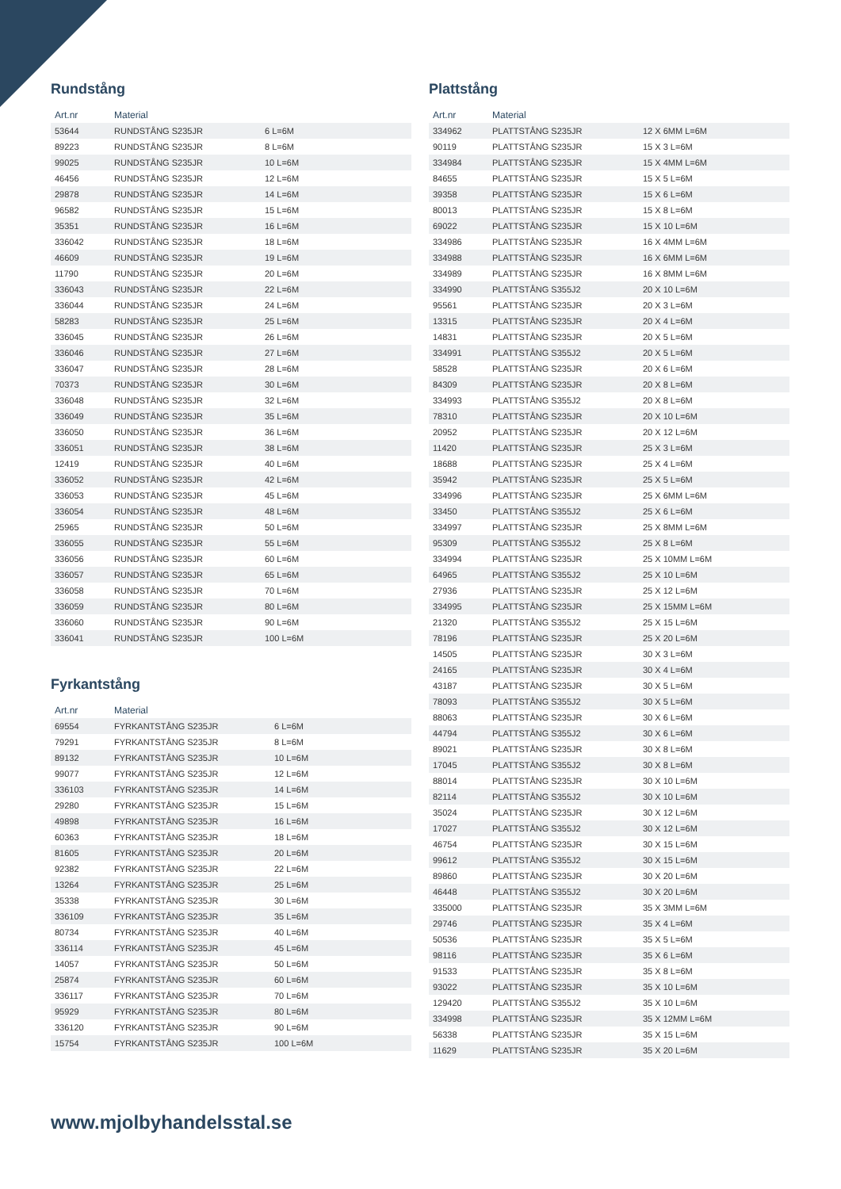Rundstång
| Art.nr | Material | |
| --- | --- | --- |
| 53644 | RUNDSTÅNG S235JR | 6 L=6M |
| 89223 | RUNDSTÅNG S235JR | 8 L=6M |
| 99025 | RUNDSTÅNG S235JR | 10 L=6M |
| 46456 | RUNDSTÅNG S235JR | 12 L=6M |
| 29878 | RUNDSTÅNG S235JR | 14 L=6M |
| 96582 | RUNDSTÅNG S235JR | 15 L=6M |
| 35351 | RUNDSTÅNG S235JR | 16 L=6M |
| 336042 | RUNDSTÅNG S235JR | 18 L=6M |
| 46609 | RUNDSTÅNG S235JR | 19 L=6M |
| 11790 | RUNDSTÅNG S235JR | 20 L=6M |
| 336043 | RUNDSTÅNG S235JR | 22 L=6M |
| 336044 | RUNDSTÅNG S235JR | 24 L=6M |
| 58283 | RUNDSTÅNG S235JR | 25 L=6M |
| 336045 | RUNDSTÅNG S235JR | 26 L=6M |
| 336046 | RUNDSTÅNG S235JR | 27 L=6M |
| 336047 | RUNDSTÅNG S235JR | 28 L=6M |
| 70373 | RUNDSTÅNG S235JR | 30 L=6M |
| 336048 | RUNDSTÅNG S235JR | 32 L=6M |
| 336049 | RUNDSTÅNG S235JR | 35 L=6M |
| 336050 | RUNDSTÅNG S235JR | 36 L=6M |
| 336051 | RUNDSTÅNG S235JR | 38 L=6M |
| 12419 | RUNDSTÅNG S235JR | 40 L=6M |
| 336052 | RUNDSTÅNG S235JR | 42 L=6M |
| 336053 | RUNDSTÅNG S235JR | 45 L=6M |
| 336054 | RUNDSTÅNG S235JR | 48 L=6M |
| 25965 | RUNDSTÅNG S235JR | 50 L=6M |
| 336055 | RUNDSTÅNG S235JR | 55 L=6M |
| 336056 | RUNDSTÅNG S235JR | 60 L=6M |
| 336057 | RUNDSTÅNG S235JR | 65 L=6M |
| 336058 | RUNDSTÅNG S235JR | 70 L=6M |
| 336059 | RUNDSTÅNG S235JR | 80 L=6M |
| 336060 | RUNDSTÅNG S235JR | 90 L=6M |
| 336041 | RUNDSTÅNG S235JR | 100 L=6M |
Fyrkantstång
| Art.nr | Material | |
| --- | --- | --- |
| 69554 | FYRKANTSTÅNG S235JR | 6 L=6M |
| 79291 | FYRKANTSTÅNG S235JR | 8 L=6M |
| 89132 | FYRKANTSTÅNG S235JR | 10 L=6M |
| 99077 | FYRKANTSTÅNG S235JR | 12 L=6M |
| 336103 | FYRKANTSTÅNG S235JR | 14 L=6M |
| 29280 | FYRKANTSTÅNG S235JR | 15 L=6M |
| 49898 | FYRKANTSTÅNG S235JR | 16 L=6M |
| 60363 | FYRKANTSTÅNG S235JR | 18 L=6M |
| 81605 | FYRKANTSTÅNG S235JR | 20 L=6M |
| 92382 | FYRKANTSTÅNG S235JR | 22 L=6M |
| 13264 | FYRKANTSTÅNG S235JR | 25 L=6M |
| 35338 | FYRKANTSTÅNG S235JR | 30 L=6M |
| 336109 | FYRKANTSTÅNG S235JR | 35 L=6M |
| 80734 | FYRKANTSTÅNG S235JR | 40 L=6M |
| 336114 | FYRKANTSTÅNG S235JR | 45 L=6M |
| 14057 | FYRKANTSTÅNG S235JR | 50 L=6M |
| 25874 | FYRKANTSTÅNG S235JR | 60 L=6M |
| 336117 | FYRKANTSTÅNG S235JR | 70 L=6M |
| 95929 | FYRKANTSTÅNG S235JR | 80 L=6M |
| 336120 | FYRKANTSTÅNG S235JR | 90 L=6M |
| 15754 | FYRKANTSTÅNG S235JR | 100 L=6M |
Plattstång
| Art.nr | Material | |
| --- | --- | --- |
| 334962 | PLATTSTÅNG S235JR | 12 X 6MM L=6M |
| 90119 | PLATTSTÅNG S235JR | 15 X 3 L=6M |
| 334984 | PLATTSTÅNG S235JR | 15 X 4MM L=6M |
| 84655 | PLATTSTÅNG S235JR | 15 X 5 L=6M |
| 39358 | PLATTSTÅNG S235JR | 15 X 6 L=6M |
| 80013 | PLATTSTÅNG S235JR | 15 X 8 L=6M |
| 69022 | PLATTSTÅNG S235JR | 15 X 10 L=6M |
| 334986 | PLATTSTÅNG S235JR | 16 X 4MM L=6M |
| 334988 | PLATTSTÅNG S235JR | 16 X 6MM L=6M |
| 334989 | PLATTSTÅNG S235JR | 16 X 8MM L=6M |
| 334990 | PLATTSTÅNG S355J2 | 20 X 10 L=6M |
| 95561 | PLATTSTÅNG S235JR | 20 X 3 L=6M |
| 13315 | PLATTSTÅNG S235JR | 20 X 4 L=6M |
| 14831 | PLATTSTÅNG S235JR | 20 X 5 L=6M |
| 334991 | PLATTSTÅNG S355J2 | 20 X 5 L=6M |
| 58528 | PLATTSTÅNG S235JR | 20 X 6 L=6M |
| 84309 | PLATTSTÅNG S235JR | 20 X 8 L=6M |
| 334993 | PLATTSTÅNG S355J2 | 20 X 8 L=6M |
| 78310 | PLATTSTÅNG S235JR | 20 X 10 L=6M |
| 20952 | PLATTSTÅNG S235JR | 20 X 12 L=6M |
| 11420 | PLATTSTÅNG S235JR | 25 X 3 L=6M |
| 18688 | PLATTSTÅNG S235JR | 25 X 4 L=6M |
| 35942 | PLATTSTÅNG S235JR | 25 X 5 L=6M |
| 334996 | PLATTSTÅNG S235JR | 25 X 6MM L=6M |
| 33450 | PLATTSTÅNG S355J2 | 25 X 6 L=6M |
| 334997 | PLATTSTÅNG S235JR | 25 X 8MM L=6M |
| 95309 | PLATTSTÅNG S355J2 | 25 X 8 L=6M |
| 334994 | PLATTSTÅNG S235JR | 25 X 10MM L=6M |
| 64965 | PLATTSTÅNG S355J2 | 25 X 10 L=6M |
| 27936 | PLATTSTÅNG S235JR | 25 X 12 L=6M |
| 334995 | PLATTSTÅNG S235JR | 25 X 15MM L=6M |
| 21320 | PLATTSTÅNG S355J2 | 25 X 15 L=6M |
| 78196 | PLATTSTÅNG S235JR | 25 X 20 L=6M |
| 14505 | PLATTSTÅNG S235JR | 30 X 3 L=6M |
| 24165 | PLATTSTÅNG S235JR | 30 X 4 L=6M |
| 43187 | PLATTSTÅNG S235JR | 30 X 5 L=6M |
| 78093 | PLATTSTÅNG S355J2 | 30 X 5 L=6M |
| 88063 | PLATTSTÅNG S235JR | 30 X 6 L=6M |
| 44794 | PLATTSTÅNG S355J2 | 30 X 6 L=6M |
| 89021 | PLATTSTÅNG S235JR | 30 X 8 L=6M |
| 17045 | PLATTSTÅNG S355J2 | 30 X 8 L=6M |
| 88014 | PLATTSTÅNG S235JR | 30 X 10 L=6M |
| 82114 | PLATTSTÅNG S355J2 | 30 X 10 L=6M |
| 35024 | PLATTSTÅNG S235JR | 30 X 12 L=6M |
| 17027 | PLATTSTÅNG S355J2 | 30 X 12 L=6M |
| 46754 | PLATTSTÅNG S235JR | 30 X 15 L=6M |
| 99612 | PLATTSTÅNG S355J2 | 30 X 15 L=6M |
| 89860 | PLATTSTÅNG S235JR | 30 X 20 L=6M |
| 46448 | PLATTSTÅNG S355J2 | 30 X 20 L=6M |
| 335000 | PLATTSTÅNG S235JR | 35 X 3MM L=6M |
| 29746 | PLATTSTÅNG S235JR | 35 X 4 L=6M |
| 50536 | PLATTSTÅNG S235JR | 35 X 5 L=6M |
| 98116 | PLATTSTÅNG S235JR | 35 X 6 L=6M |
| 91533 | PLATTSTÅNG S235JR | 35 X 8 L=6M |
| 93022 | PLATTSTÅNG S235JR | 35 X 10 L=6M |
| 129420 | PLATTSTÅNG S355J2 | 35 X 10 L=6M |
| 334998 | PLATTSTÅNG S235JR | 35 X 12MM L=6M |
| 56338 | PLATTSTÅNG S235JR | 35 X 15 L=6M |
| 11629 | PLATTSTÅNG S235JR | 35 X 20 L=6M |
www.mjolbyhandelsstal.se